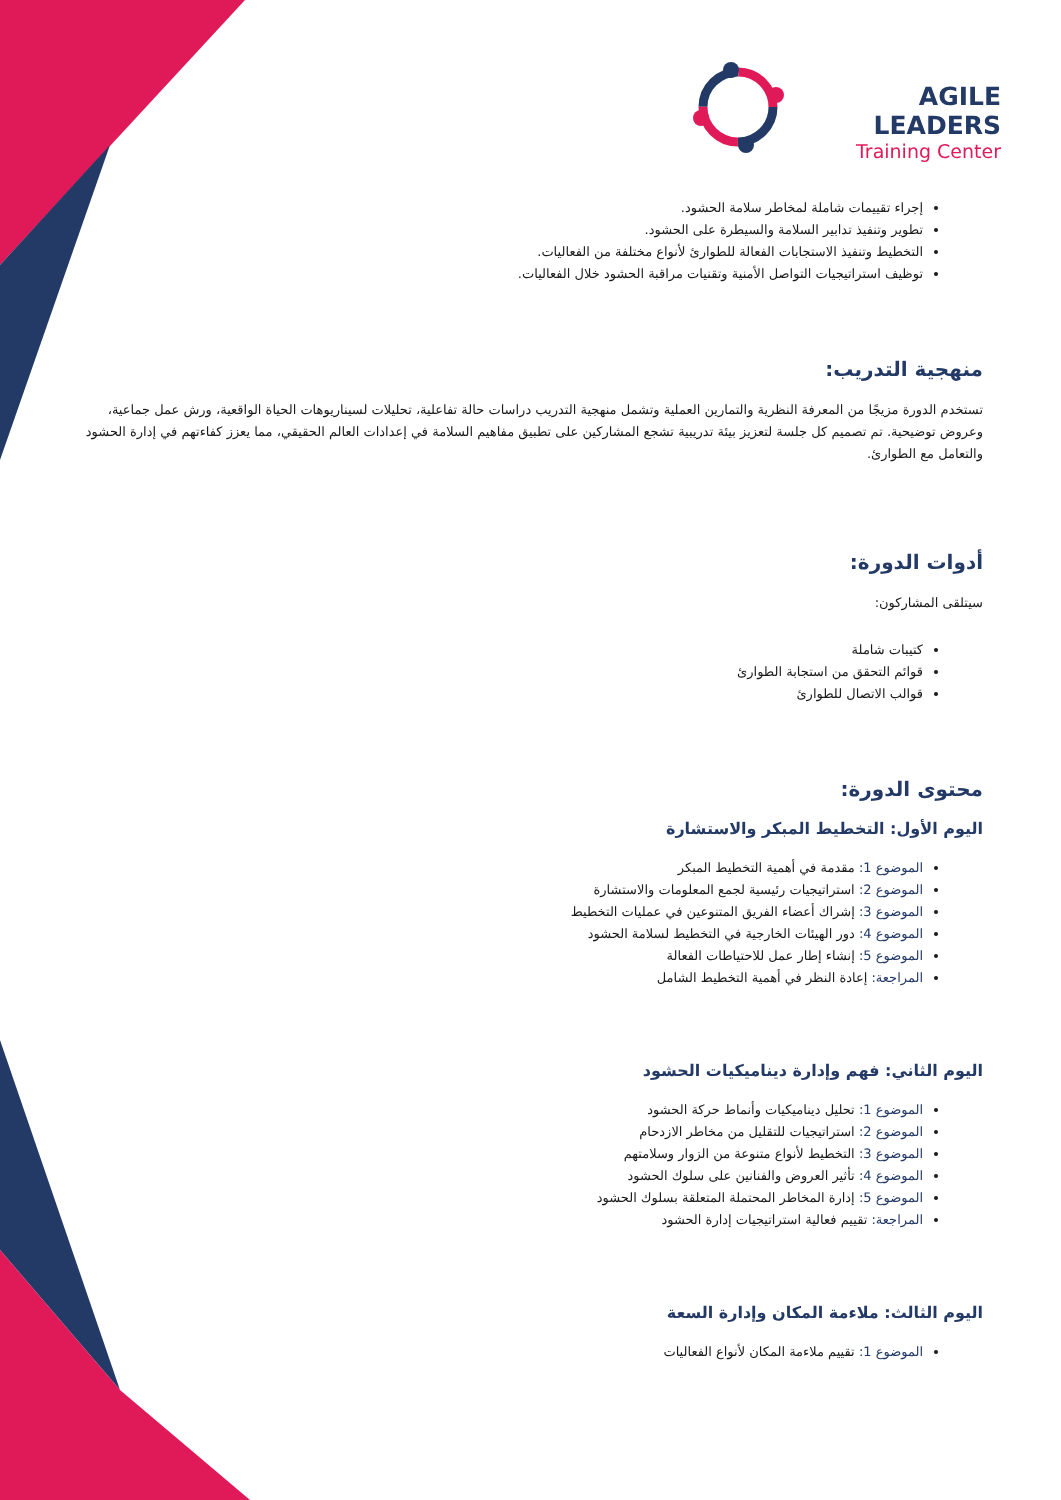AGILE LEADERS
Training Center
إجراء تقييمات شاملة لمخاطر سلامة الحشود.
تطوير وتنفيذ تدابير السلامة والسيطرة على الحشود.
التخطيط وتنفيذ الاستجابات الفعالة للطوارئ لأنواع مختلفة من الفعاليات.
توظيف استراتيجيات التواصل الأمنية وتقنيات مراقبة الحشود خلال الفعاليات.
منهجية التدريب:
تستخدم الدورة مزيجًا من المعرفة النظرية والتمارين العملية وتشمل منهجية التدريب دراسات حالة تفاعلية، تحليلات لسيناريوهات الحياة الواقعية، ورش عمل جماعية، وعروض توضيحية. تم تصميم كل جلسة لتعزيز بيئة تدريبية تشجع المشاركين على تطبيق مفاهيم السلامة في إعدادات العالم الحقيقي، مما يعزز كفاءتهم في إدارة الحشود والتعامل مع الطوارئ.
أدوات الدورة:
سيتلقى المشاركون:
كتيبات شاملة
قوائم التحقق من استجابة الطوارئ
قوالب الاتصال للطوارئ
محتوى الدورة:
اليوم الأول: التخطيط المبكر والاستشارة
الموضوع 1: مقدمة في أهمية التخطيط المبكر
الموضوع 2: استراتيجيات رئيسية لجمع المعلومات والاستشارة
الموضوع 3: إشراك أعضاء الفريق المتنوعين في عمليات التخطيط
الموضوع 4: دور الهيئات الخارجية في التخطيط لسلامة الحشود
الموضوع 5: إنشاء إطار عمل للاحتياطات الفعالة
المراجعة: إعادة النظر في أهمية التخطيط الشامل
اليوم الثاني: فهم وإدارة ديناميكيات الحشود
الموضوع 1: تحليل ديناميكيات وأنماط حركة الحشود
الموضوع 2: استراتيجيات للتقليل من مخاطر الازدحام
الموضوع 3: التخطيط لأنواع متنوعة من الزوار وسلامتهم
الموضوع 4: تأثير العروض والفنانين على سلوك الحشود
الموضوع 5: إدارة المخاطر المحتملة المتعلقة بسلوك الحشود
المراجعة: تقييم فعالية استراتيجيات إدارة الحشود
اليوم الثالث: ملاءمة المكان وإدارة السعة
الموضوع 1: تقييم ملاءمة المكان لأنواع الفعاليات